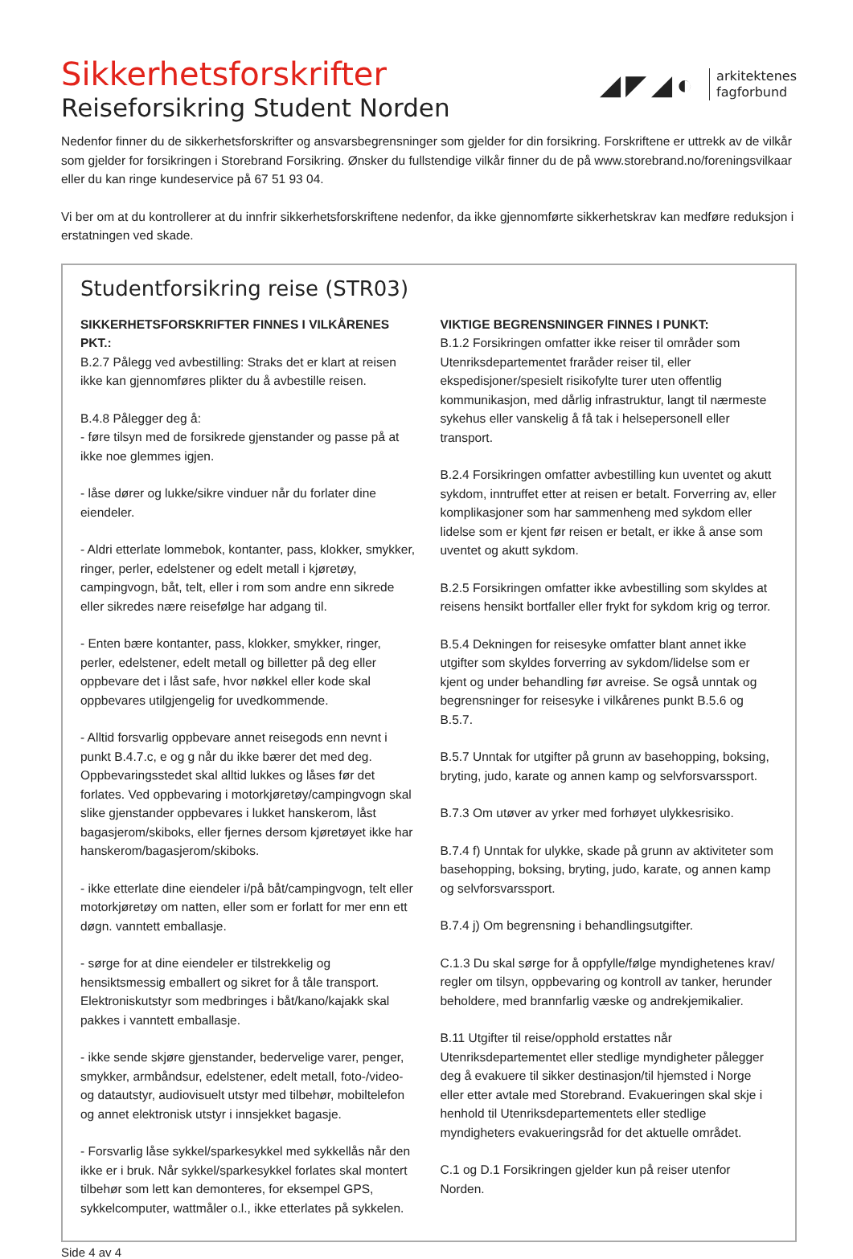◢◤◢◐
arkitektenes
fagforbund
Sikkerhetsforskrifter
Reiseforsikring Student Norden
Nedenfor finner du de sikkerhetsforskrifter og ansvarsbegrensninger som gjelder for din forsikring. Forskriftene er uttrekk av de vilkår som gjelder for forsikringen i Storebrand Forsikring. Ønsker du fullstendige vilkår finner du de på www.storebrand.no/foreningsvilkaar eller du kan ringe kundeservice på 67 51 93 04.
Vi ber om at du kontrollerer at du innfrir sikkerhetsforskriftene nedenfor, da ikke gjennomførte sikkerhetskrav kan medføre reduksjon i erstatningen ved skade.
Studentforsikring reise (STR03)
SIKKERHETSFORSKRIFTER FINNES I VILKÅRENES PKT.:
B.2.7 Pålegg ved avbestilling: Straks det er klart at reisen ikke kan gjennomføres plikter du å avbestille reisen.
B.4.8 Pålegger deg å:
- føre tilsyn med de forsikrede gjenstander og passe på at ikke noe glemmes igjen.
- låse dører og lukke/sikre vinduer når du forlater dine eiendeler.
- Aldri etterlate lommebok, kontanter, pass, klokker, smykker, ringer, perler, edelstener og edelt metall i kjøretøy, campingvogn, båt, telt, eller i rom som andre enn sikrede eller sikredes nære reisefølge har adgang til.
- Enten bære kontanter, pass, klokker, smykker, ringer, perler, edelstener, edelt metall og billetter på deg eller oppbevare det i låst safe, hvor nøkkel eller kode skal oppbevares utilgjengelig for uvedkommende.
- Alltid forsvarlig oppbevare annet reisegods enn nevnt i punkt B.4.7.c, e og g når du ikke bærer det med deg. Oppbevaringsstedet skal alltid lukkes og låses før det forlates. Ved oppbevaring i motorkjøretøy/campingvogn skal slike gjenstander oppbevares i lukket hanskerom, låst bagasjerom/skiboks, eller fjernes dersom kjøretøyet ikke har hanskerom/bagasjerom/skiboks.
- ikke etterlate dine eiendeler i/på båt/campingvogn, telt eller motorkjøretøy om natten, eller som er forlatt for mer enn ett døgn. vanntett emballasje.
- sørge for at dine eiendeler er tilstrekkelig og hensiktsmessig emballert og sikret for å tåle transport. Elektroniskutstyr som medbringes i båt/kano/kajakk skal pakkes i vanntett emballasje.
- ikke sende skjøre gjenstander, bedervelige varer, penger, smykker, armbåndsur, edelstener, edelt metall, foto-/video- og datautstyr, audiovisuelt utstyr med tilbehør, mobiltelefon og annet elektronisk utstyr i innsjekket bagasje.
- Forsvarlig låse sykkel/sparkesykkel med sykkellås når den ikke er i bruk. Når sykkel/sparkesykkel forlates skal montert tilbehør som lett kan demonteres, for eksempel GPS, sykkelcomputer, wattmåler o.l., ikke etterlates på sykkelen.
VIKTIGE BEGRENSNINGER FINNES I PUNKT:
B.1.2 Forsikringen omfatter ikke reiser til områder som Utenriksdepartementet fraråder reiser til, eller ekspedisjoner/spesielt risikofylte turer uten offentlig kommunikasjon, med dårlig infrastruktur, langt til nærmeste sykehus eller vanskelig å få tak i helsepersonell eller transport.
B.2.4 Forsikringen omfatter avbestilling kun uventet og akutt sykdom, inntruffet etter at reisen er betalt. Forverring av, eller komplikasjoner som har sammenheng med sykdom eller lidelse som er kjent før reisen er betalt, er ikke å anse som uventet og akutt sykdom.
B.2.5 Forsikringen omfatter ikke avbestilling som skyldes at reisens hensikt bortfaller eller frykt for sykdom krig og terror.
B.5.4 Dekningen for reisesyke omfatter blant annet ikke utgifter som skyldes forverring av sykdom/lidelse som er kjent og under behandling før avreise. Se også unntak og begrensninger for reisesyke i vilkårenes punkt B.5.6 og B.5.7.
B.5.7 Unntak for utgifter på grunn av basehopping, boksing, bryting, judo, karate og annen kamp og selvforsvarssport.
B.7.3 Om utøver av yrker med forhøyet ulykkesrisiko.
B.7.4 f) Unntak for ulykke, skade på grunn av aktiviteter som basehopping, boksing, bryting, judo, karate, og annen kamp og selvforsvarssport.
B.7.4 j) Om begrensning i behandlingsutgifter.
C.1.3 Du skal sørge for å oppfylle/følge myndighetenes krav/ regler om tilsyn, oppbevaring og kontroll av tanker, herunder beholdere, med brannfarlig væske og andrekjemikalier.
B.11 Utgifter til reise/opphold erstattes når Utenriksdepartementet eller stedlige myndigheter pålegger deg å evakuere til sikker destinasjon/til hjemsted i Norge eller etter avtale med Storebrand. Evakueringen skal skje i henhold til Utenriksdepartementets eller stedlige myndigheters evakueringsråd for det aktuelle området.
C.1 og D.1 Forsikringen gjelder kun på reiser utenfor Norden.
Side 4 av 4